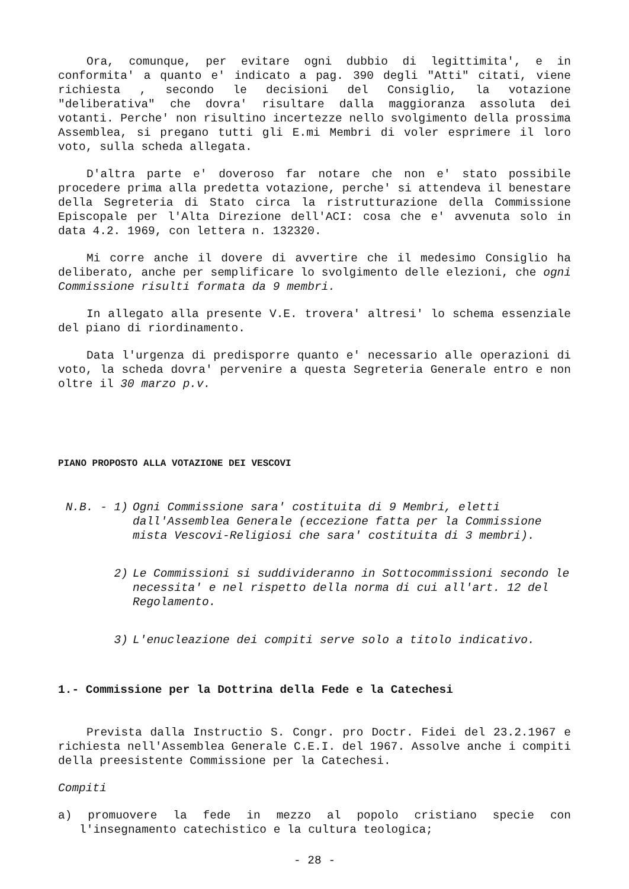Ora, comunque, per evitare ogni dubbio di legittimita', e in conformita' a quanto e' indicato a pag. 390 degli "Atti" citati, viene richiesta , secondo le decisioni del Consiglio, la votazione "deliberativa" che dovra' risultare dalla maggioranza assoluta dei votanti. Perche' non risultino incertezze nello svolgimento della prossima Assemblea, si pregano tutti gli E.mi Membri di voler esprimere il loro voto, sulla scheda allegata.
D'altra parte e' doveroso far notare che non e' stato possibile procedere prima alla predetta votazione, perche' si attendeva il benestare della Segreteria di Stato circa la ristrutturazione della Commissione Episcopale per l'Alta Direzione dell'ACI: cosa che e' avvenuta solo in data 4.2. 1969, con lettera n. 132320.
Mi corre anche il dovere di avvertire che il medesimo Consiglio ha deliberato, anche per semplificare lo svolgimento delle elezioni, che ogni Commissione risulti formata da 9 membri.
In allegato alla presente V.E. trovera' altresi' lo schema essenziale del piano di riordinamento.
Data l'urgenza di predisporre quanto e' necessario alle operazioni di voto, la scheda dovra' pervenire a questa Segreteria Generale entro e non oltre il 30 marzo p.v.
PIANO PROPOSTO ALLA VOTAZIONE DEI VESCOVI
N.B. - 1) Ogni Commissione sara' costituita di 9 Membri, eletti dall'Assemblea Generale (eccezione fatta per la Commissione mista Vescovi-Religiosi che sara' costituita di 3 membri).
2) Le Commissioni si suddivideranno in Sottocommissioni secondo le necessita' e nel rispetto della norma di cui all'art. 12 del Regolamento.
3) L'enucleazione dei compiti serve solo a titolo indicativo.
1.- Commissione per la Dottrina della Fede e la Catechesi
Prevista dalla Instructio S. Congr. pro Doctr. Fidei del 23.2.1967 e richiesta nell'Assemblea Generale C.E.I. del 1967. Assolve anche i compiti della preesistente Commissione per la Catechesi.
Compiti
a) promuovere la fede in mezzo al popolo cristiano specie con l'insegnamento catechistico e la cultura teologica;
- 28 -